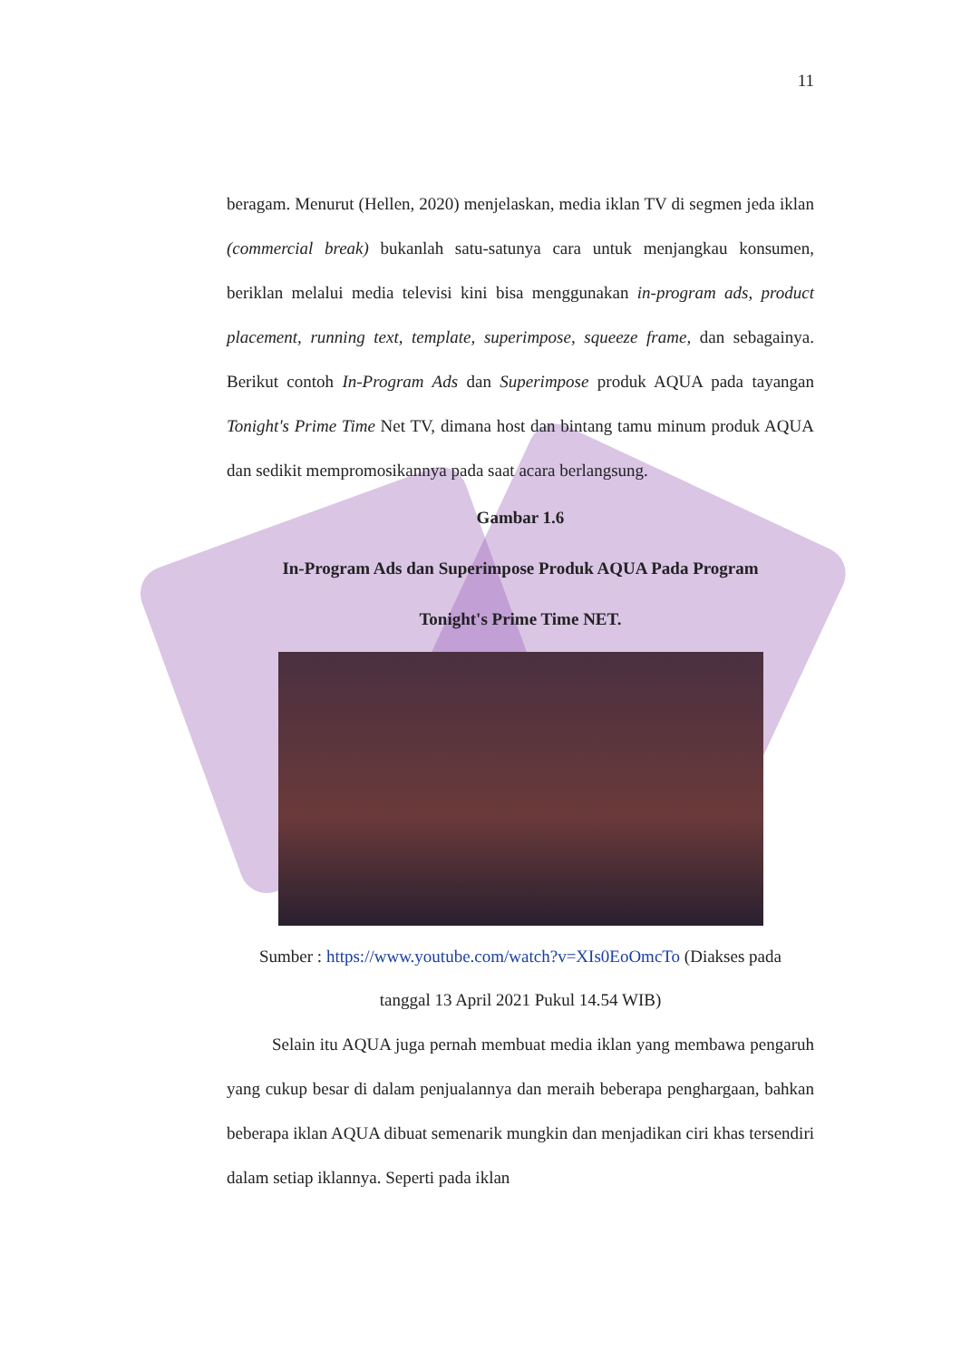11
beragam. Menurut (Hellen, 2020) menjelaskan, media iklan TV di segmen jeda iklan (commercial break) bukanlah satu-satunya cara untuk menjangkau konsumen, beriklan melalui media televisi kini bisa menggunakan in-program ads, product placement, running text, template, superimpose, squeeze frame, dan sebagainya. Berikut contoh In-Program Ads dan Superimpose produk AQUA pada tayangan Tonight's Prime Time Net TV, dimana host dan bintang tamu minum produk AQUA dan sedikit mempromosikannya pada saat acara berlangsung.
Gambar 1.6
In-Program Ads dan Superimpose Produk AQUA Pada Program
Tonight's Prime Time NET.
Sumber : https://www.youtube.com/watch?v=XIs0EoOmcTo (Diakses pada
tanggal 13 April 2021 Pukul 14.54 WIB)
Selain itu AQUA juga pernah membuat media iklan yang membawa pengaruh yang cukup besar di dalam penjualannya dan meraih beberapa penghargaan, bahkan beberapa iklan AQUA dibuat semenarik mungkin dan menjadikan ciri khas tersendiri dalam setiap iklannya. Seperti pada iklan